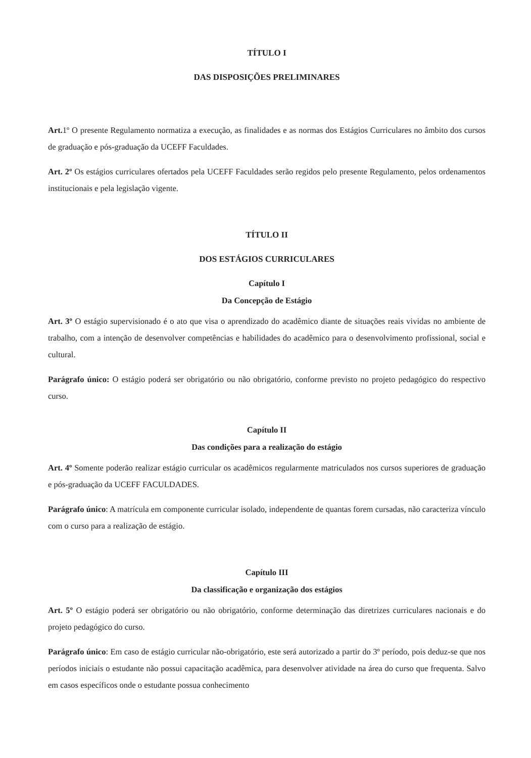TÍTULO I
DAS DISPOSIÇÕES PRELIMINARES
Art. 1º O presente Regulamento normatiza a execução, as finalidades e as normas dos Estágios Curriculares no âmbito dos cursos de graduação e pós-graduação da UCEFF Faculdades.
Art. 2º Os estágios curriculares ofertados pela UCEFF Faculdades serão regidos pelo presente Regulamento, pelos ordenamentos institucionais e pela legislação vigente.
TÍTULO II
DOS ESTÁGIOS CURRICULARES
Capítulo I
Da Concepção de Estágio
Art. 3º O estágio supervisionado é o ato que visa o aprendizado do acadêmico diante de situações reais vividas no ambiente de trabalho, com a intenção de desenvolver competências e habilidades do acadêmico para o desenvolvimento profissional, social e cultural.
Parágrafo único: O estágio poderá ser obrigatório ou não obrigatório, conforme previsto no projeto pedagógico do respectivo curso.
Capítulo II
Das condições para a realização do estágio
Art. 4º Somente poderão realizar estágio curricular os acadêmicos regularmente matriculados nos cursos superiores de graduação e pós-graduação da UCEFF FACULDADES.
Parágrafo único: A matrícula em componente curricular isolado, independente de quantas forem cursadas, não caracteriza vínculo com o curso para a realização de estágio.
Capítulo III
Da classificação e organização dos estágios
Art. 5º O estágio poderá ser obrigatório ou não obrigatório, conforme determinação das diretrizes curriculares nacionais e do projeto pedagógico do curso.
Parágrafo único: Em caso de estágio curricular não-obrigatório, este será autorizado a partir do 3º período, pois deduz-se que nos períodos iniciais o estudante não possui capacitação acadêmica, para desenvolver atividade na área do curso que frequenta. Salvo em casos específicos onde o estudante possua conhecimento